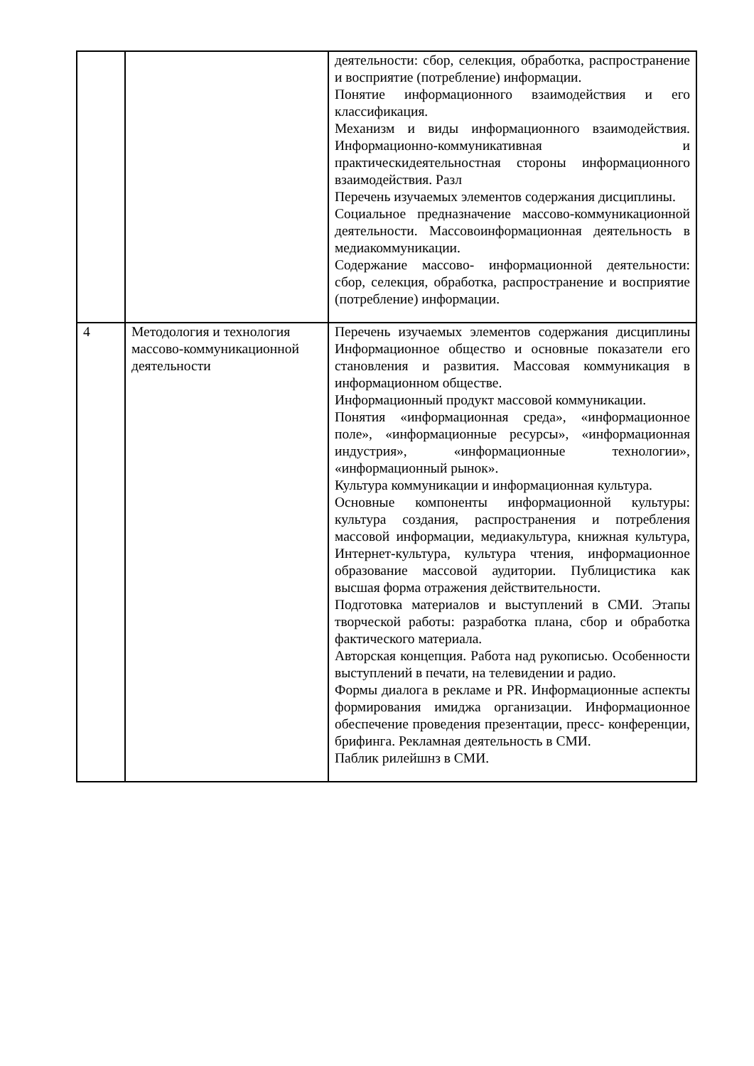| | | деятельности: сбор, селекция, обработка, распространение и восприятие (потребление) информации. Понятие информационного взаимодействия и его классификация. Механизм и виды информационного взаимодействия. Информационно-коммуникативная и практическидеятельностная стороны информационного взаимодействия. Разл Перечень изучаемых элементов содержания дисциплины. Социальное предназначение массово-коммуникационной деятельности. Массовоинформационная деятельность в медиакоммуникации. Содержание массово- информационной деятельности: сбор, селекция, обработка, распространение и восприятие (потребление) информации. |
| 4 | Методология и технология массово-коммуникационной деятельности | Перечень изучаемых элементов содержания дисциплины Информационное общество и основные показатели его становления и развития. Массовая коммуникация в информационном обществе. Информационный продукт массовой коммуникации. Понятия «информационная среда», «информационное поле», «информационные ресурсы», «информационная индустрия», «информационные технологии», «информационный рынок». Культура коммуникации и информационная культура. Основные компоненты информационной культуры: культура создания, распространения и потребления массовой информации, медиакультура, книжная культура, Интернет-культура, культура чтения, информационное образование массовой аудитории. Публицистика как высшая форма отражения действительности. Подготовка материалов и выступлений в СМИ. Этапы творческой работы: разработка плана, сбор и обработка фактического материала. Авторская концепция. Работа над рукописью. Особенности выступлений в печати, на телевидении и радио. Формы диалога в рекламе и PR. Информационные аспекты формирования имиджа организации. Информационное обеспечение проведения презентации, пресс- конференции, брифинга. Рекламная деятельность в СМИ. Паблик рилейшнз в СМИ. |